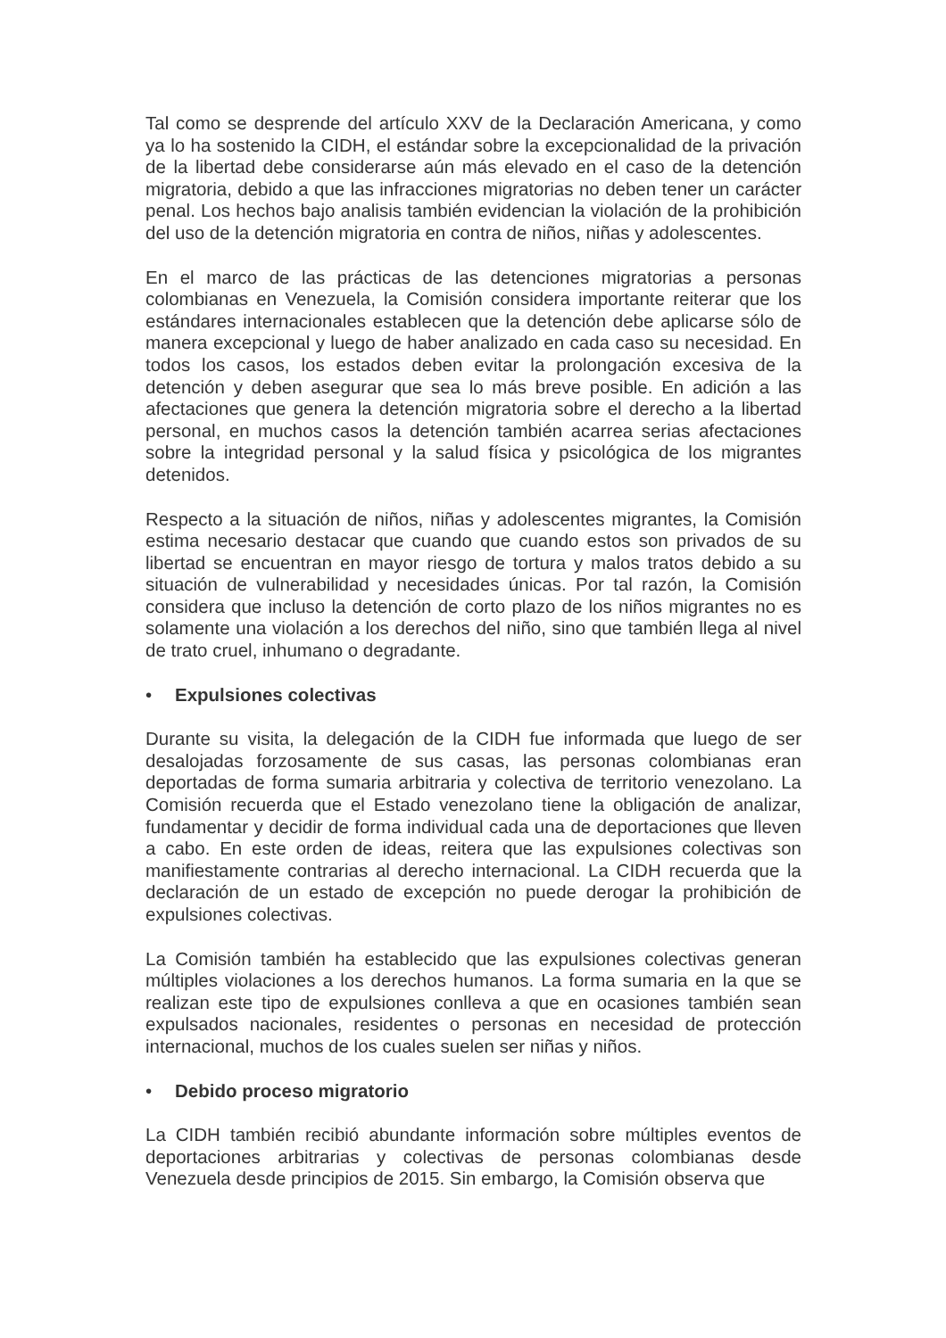Tal como se desprende del artículo XXV de la Declaración Americana, y como ya lo ha sostenido la CIDH, el estándar sobre la excepcionalidad de la privación de la libertad debe considerarse aún más elevado en el caso de la detención migratoria, debido a que las infracciones migratorias no deben tener un carácter penal. Los hechos bajo analisis también evidencian la violación de la prohibición del uso de la detención migratoria en contra de niños, niñas y adolescentes.
En el marco de las prácticas de las detenciones migratorias a personas colombianas en Venezuela, la Comisión considera importante reiterar que los estándares internacionales establecen que la detención debe aplicarse sólo de manera excepcional y luego de haber analizado en cada caso su necesidad. En todos los casos, los estados deben evitar la prolongación excesiva de la detención y deben asegurar que sea lo más breve posible. En adición a las afectaciones que genera la detención migratoria sobre el derecho a la libertad personal, en muchos casos la detención también acarrea serias afectaciones sobre la integridad personal y la salud física y psicológica de los migrantes detenidos.
Respecto a la situación de niños, niñas y adolescentes migrantes, la Comisión estima necesario destacar que cuando que cuando estos son privados de su libertad se encuentran en mayor riesgo de tortura y malos tratos debido a su situación de vulnerabilidad y necesidades únicas. Por tal razón, la Comisión considera que incluso la detención de corto plazo de los niños migrantes no es solamente una violación a los derechos del niño, sino que también llega al nivel de trato cruel, inhumano o degradante.
• Expulsiones colectivas
Durante su visita, la delegación de la CIDH fue informada que luego de ser desalojadas forzosamente de sus casas, las personas colombianas eran deportadas de forma sumaria arbitraria y colectiva de territorio venezolano. La Comisión recuerda que el Estado venezolano tiene la obligación de analizar, fundamentar y decidir de forma individual cada una de deportaciones que lleven a cabo. En este orden de ideas, reitera que las expulsiones colectivas son manifiestamente contrarias al derecho internacional. La CIDH recuerda que la declaración de un estado de excepción no puede derogar la prohibición de expulsiones colectivas.
La Comisión también ha establecido que las expulsiones colectivas generan múltiples violaciones a los derechos humanos. La forma sumaria en la que se realizan este tipo de expulsiones conlleva a que en ocasiones también sean expulsados nacionales, residentes o personas en necesidad de protección internacional, muchos de los cuales suelen ser niñas y niños.
• Debido proceso migratorio
La CIDH también recibió abundante información sobre múltiples eventos de deportaciones arbitrarias y colectivas de personas colombianas desde Venezuela desde principios de 2015. Sin embargo, la Comisión observa que